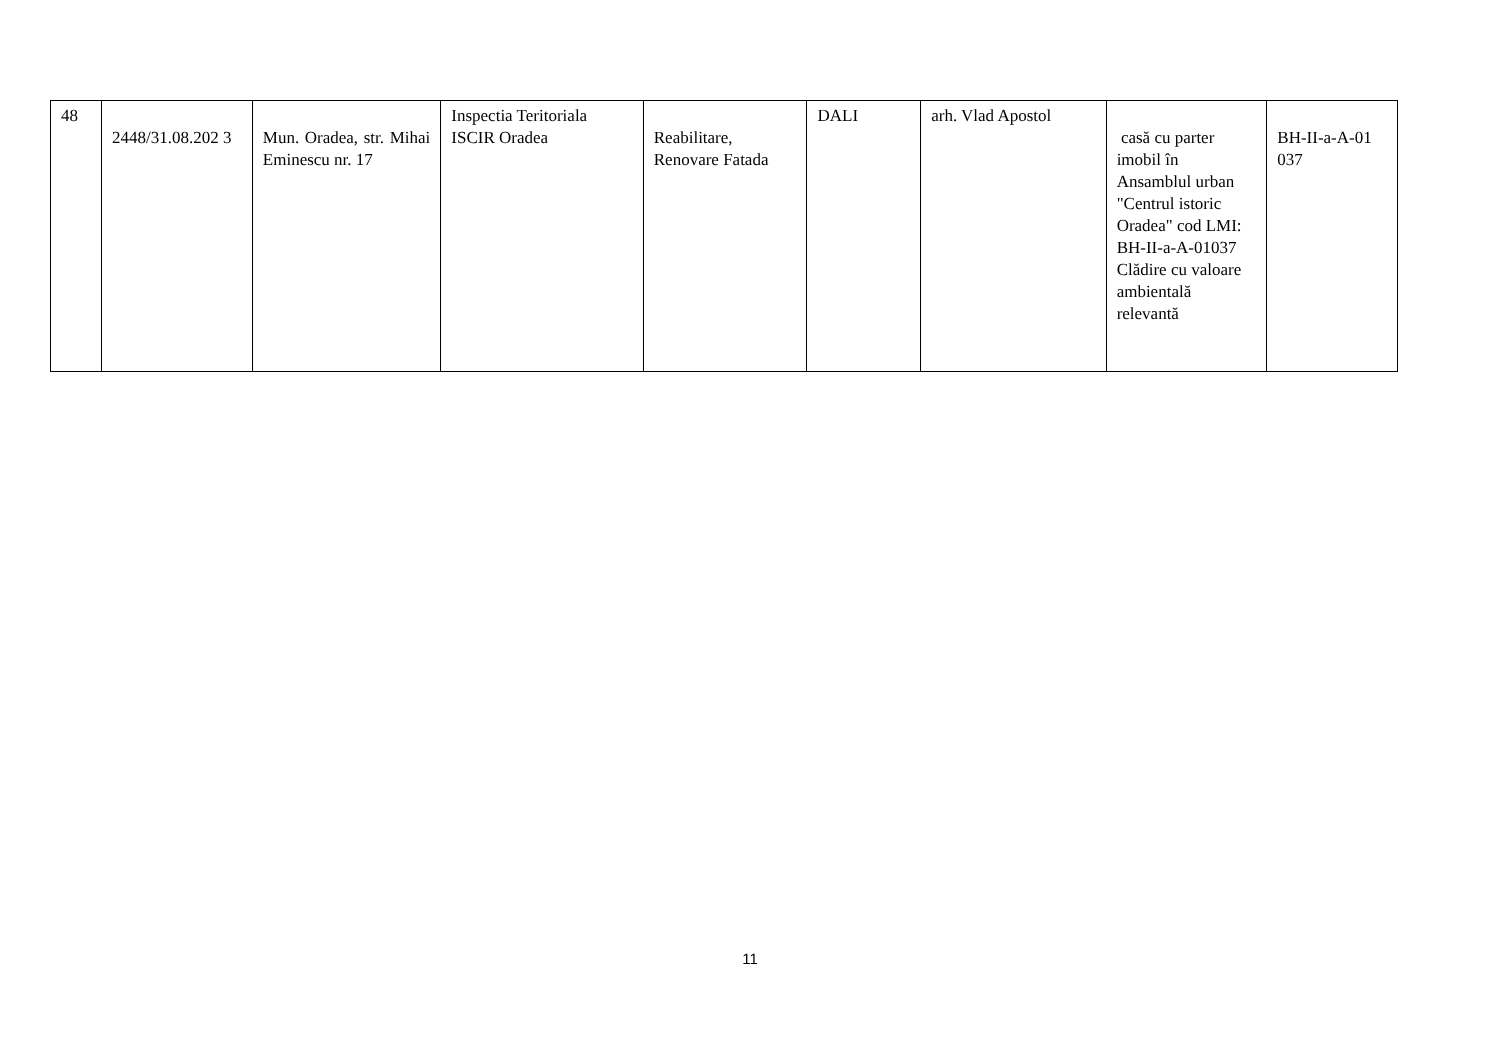| 48 | 2448/31.08.202 3 | Mun. Oradea, str. Mihai Eminescu nr. 17 | Inspectia Teritoriala ISCIR Oradea | Reabilitare, Renovare Fatada | DALI | arh. Vlad Apostol | casă cu parter imobil în Ansamblul urban "Centrul istoric Oradea" cod LMI: BH-II-a-A-01037 Clădire cu valoare ambientală relevantă | BH-II-a-A-01 037 |
11